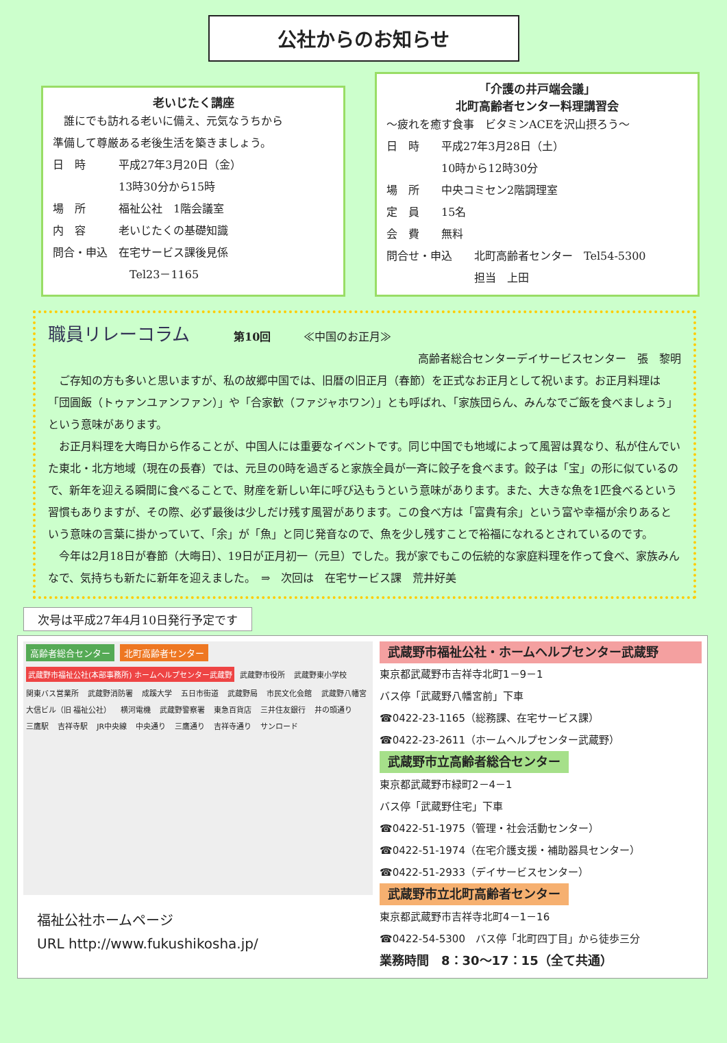公社からのお知らせ
老いじたく講座
　誰にでも訪れる老いに備え、元気なうちから
準備して尊厳ある老後生活を築きましょう。
日　時　　　平成27年3月20日（金）
　　　　　　13時30分から15時
場　所　　　福祉公社　1階会議室
内　容　　　老いじたくの基礎知識
問合・申込　在宅サービス課後見係
　　　　　　　Tel23－1165
「介護の井戸端会議」
北町高齢者センター料理講習会
〜疲れを癒す食事　ビタミンACEを沢山摂ろう〜
日　時　　平成27年3月28日（土）
　　　　　10時から12時30分
場　所　　中央コミセン2階調理室
定　員　　15名
会　費　　無料
問合せ・申込　　北町高齢者センター　Tel54-5300
　　　　　　　　担当　上田
職員リレーコラム　　　　第10回　　　≪中国のお正月≫
高齢者総合センターデイサービスセンター　張　黎明
　ご存知の方も多いと思いますが、私の故郷中国では、旧暦の旧正月（春節）を正式なお正月として祝います。お正月料理は「団圓飯（トゥァンユァンファン）」や「合家歓（ファジャホワン）」とも呼ばれ、「家族団らん、みんなでご飯を食べましょう」という意味があります。
　お正月料理を大晦日から作ることが、中国人には重要なイベントです。同じ中国でも地域によって風習は異なり、私が住んでいた東北・北方地域（現在の長春）では、元旦の0時を過ぎると家族全員が一斉に餃子を食べます。餃子は「宝」の形に似ているので、新年を迎える瞬間に食べることで、財産を新しい年に呼び込もうという意味があります。また、大きな魚を1匹食べるという習慣もありますが、その際、必ず最後は少しだけ残す風習があります。この食べ方は「富貴有余」という富や幸福が余りあるという意味の言葉に掛かっていて、「余」が「魚」と同じ発音なので、魚を少し残すことで裕福になれるとされているのです。
　今年は2月18日が春節（大晦日）、19日が正月初一（元旦）でした。我が家でもこの伝統的な家庭料理を作って食べ、家族みんなで、気持ちも新たに新年を迎えました。　⇒　次回は　在宅サービス課　荒井好美
次号は平成27年4月10日発行予定です
高齢者総合センター 北町高齢者センター 武蔵野市福祉公社(本部事務所) ホームヘルプセンター武蔵野 武蔵野市役所 武蔵野東小学校 関東バス営業所 武蔵野消防署 成蹊大学 五日市街道 武蔵野局 市民文化会館 武蔵野八幡宮 大信ビル（旧 福祉公社） 横河電機 武蔵野警察署 東急百貨店 三井住友銀行 井の頭通り 三鷹駅 吉祥寺駅 JR中央線 中央通り 三鷹通り 吉祥寺通り サンロード
福祉公社ホームページ
URL http://www.fukushikosha.jp/
武蔵野市福祉公社・ホームヘルプセンター武蔵野
東京都武蔵野市吉祥寺北町1－9－1
バス停「武蔵野八幡宮前」下車
☎0422-23-1165（総務課、在宅サービス課）
☎0422-23-2611（ホームヘルプセンター武蔵野）
武蔵野市立高齢者総合センター
東京都武蔵野市緑町2－4－1
バス停「武蔵野住宅」下車
☎0422-51-1975（管理・社会活動センター）
☎0422-51-1974（在宅介護支援・補助器具センター）
☎0422-51-2933（デイサービスセンター）
武蔵野市立北町高齢者センター
東京都武蔵野市吉祥寺北町4－1－16
☎0422-54-5300　バス停「北町四丁目」から徒歩三分
業務時間　8：30〜17：15（全て共通）